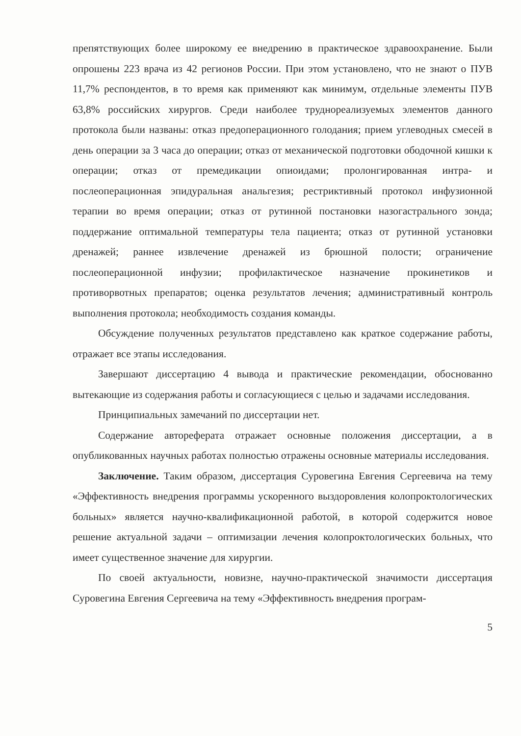препятствующих более широкому ее внедрению в практическое здравоохранение. Были опрошены 223 врача из 42 регионов России. При этом установлено, что не знают о ПУВ 11,7% респондентов, в то время как применяют как минимум, отдельные элементы ПУВ 63,8% российских хирургов. Среди наиболее труднореализуемых элементов данного протокола были названы: отказ предоперационного голодания; прием углеводных смесей в день операции за 3 часа до операции; отказ от механической подготовки ободочной кишки к операции; отказ от премедикации опиоидами; пролонгированная интра- и послеоперационная эпидуральная анальгезия; рестриктивный протокол инфузионной терапии во время операции; отказ от рутинной постановки назогастрального зонда; поддержание оптимальной температуры тела пациента; отказ от рутинной установки дренажей; раннее извлечение дренажей из брюшной полости; ограничение послеоперационной инфузии; профилактическое назначение прокинетиков и противорвотных препаратов; оценка результатов лечения; административный контроль выполнения протокола; необходимость создания команды.
Обсуждение полученных результатов представлено как краткое содержание работы, отражает все этапы исследования.
Завершают диссертацию 4 вывода и практические рекомендации, обоснованно вытекающие из содержания работы и согласующиеся с целью и задачами исследования.
Принципиальных замечаний по диссертации нет.
Содержание автореферата отражает основные положения диссертации, а в опубликованных научных работах полностью отражены основные материалы исследования.
Заключение. Таким образом, диссертация Суровегина Евгения Сергеевича на тему «Эффективность внедрения программы ускоренного выздоровления колопроктологических больных» является научно-квалификационной работой, в которой содержится новое решение актуальной задачи – оптимизации лечения колопроктологических больных, что имеет существенное значение для хирургии.
По своей актуальности, новизне, научно-практической значимости диссертация Суровегина Евгения Сергеевича на тему «Эффективность внедрения програм-
5